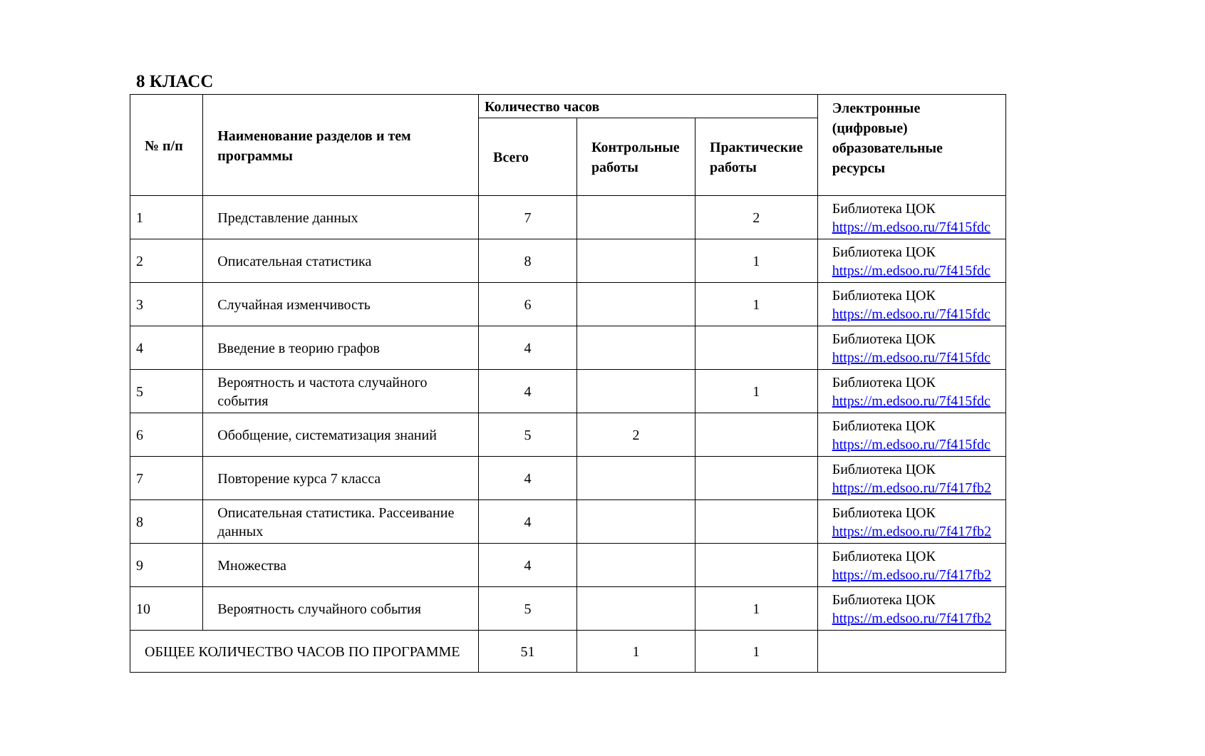8 КЛАСС
| № п/п | Наименование разделов и тем программы | Количество часов | | | Электронные (цифровые) образовательные ресурсы |
| --- | --- | --- | --- | --- | --- |
| | | Всего | Контрольные работы | Практические работы | |
| 1 | Представление данных | 7 | | 2 | Библиотека ЦОК https://m.edsoo.ru/7f415fdc |
| 2 | Описательная статистика | 8 | | 1 | Библиотека ЦОК https://m.edsoo.ru/7f415fdc |
| 3 | Случайная изменчивость | 6 | | 1 | Библиотека ЦОК https://m.edsoo.ru/7f415fdc |
| 4 | Введение в теорию графов | 4 | | | Библиотека ЦОК https://m.edsoo.ru/7f415fdc |
| 5 | Вероятность и частота случайного события | 4 | | 1 | Библиотека ЦОК https://m.edsoo.ru/7f415fdc |
| 6 | Обобщение, систематизация знаний | 5 | 2 | | Библиотека ЦОК https://m.edsoo.ru/7f415fdc |
| 7 | Повторение курса 7 класса | 4 | | | Библиотека ЦОК https://m.edsoo.ru/7f417fb2 |
| 8 | Описательная статистика. Рассеивание данных | 4 | | | Библиотека ЦОК https://m.edsoo.ru/7f417fb2 |
| 9 | Множества | 4 | | | Библиотека ЦОК https://m.edsoo.ru/7f417fb2 |
| 10 | Вероятность случайного события | 5 | | 1 | Библиотека ЦОК https://m.edsoo.ru/7f417fb2 |
| ОБЩЕЕ КОЛИЧЕСТВО ЧАСОВ ПО ПРОГРАММЕ | | 51 | 1 | 1 | |